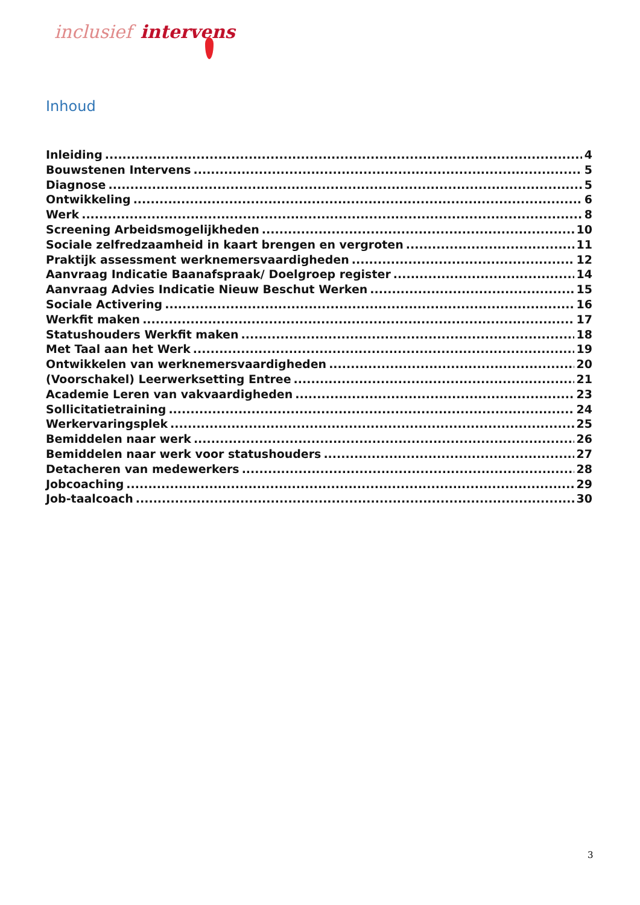inclusief intervens
Inhoud
Inleiding 4
Bouwstenen Intervens 5
Diagnose 5
Ontwikkeling 6
Werk 8
Screening Arbeidsmogelijkheden 10
Sociale zelfredzaamheid in kaart brengen en vergroten 11
Praktijk assessment werknemersvaardigheden 12
Aanvraag Indicatie Baanafspraak/ Doelgroep register 14
Aanvraag Advies Indicatie Nieuw Beschut Werken 15
Sociale Activering 16
Werkfit maken 17
Statushouders Werkfit maken 18
Met Taal aan het Werk 19
Ontwikkelen van werknemersvaardigheden 20
(Voorschakel) Leerwerksetting Entree 21
Academie Leren van vakvaardigheden 23
Sollicitatietraining 24
Werkervaringsplek 25
Bemiddelen naar werk 26
Bemiddelen naar werk voor statushouders 27
Detacheren van medewerkers 28
Jobcoaching 29
Job-taalcoach 30
3